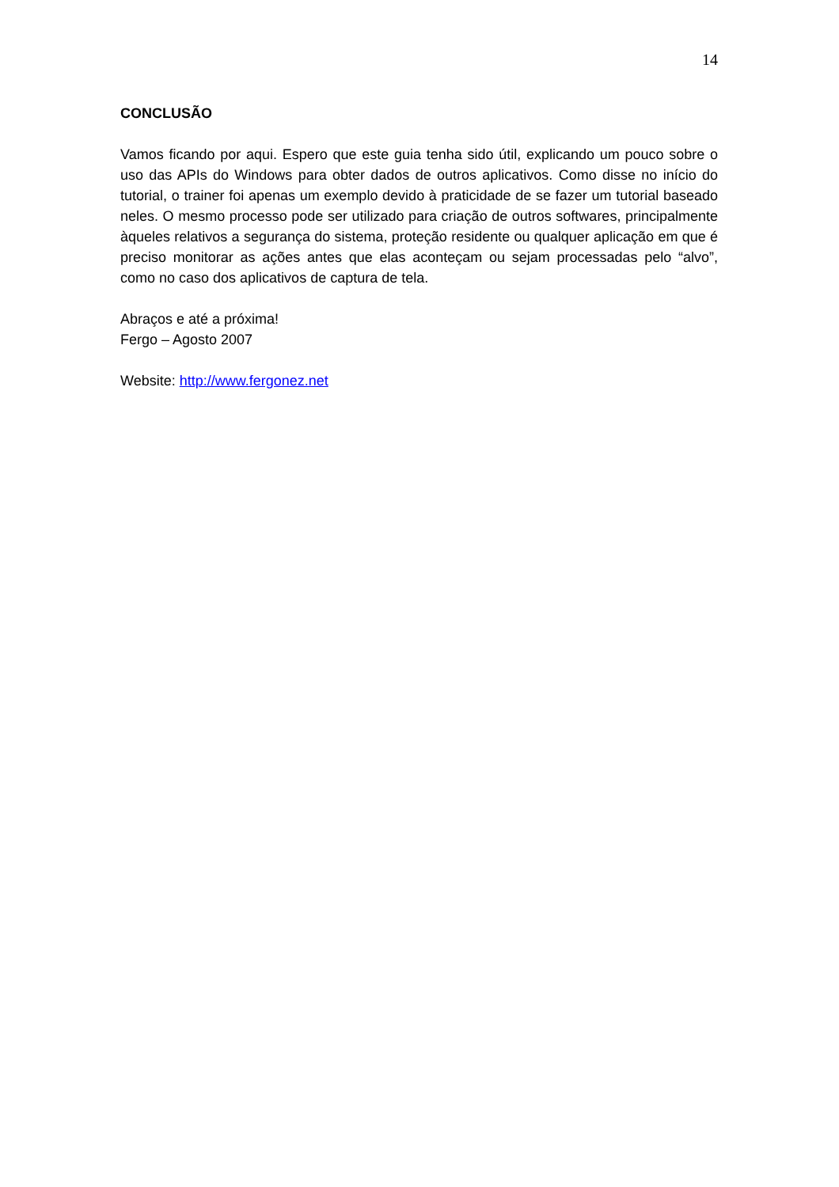14
CONCLUSÃO
Vamos ficando por aqui. Espero que este guia tenha sido útil, explicando um pouco sobre o uso das APIs do Windows para obter dados de outros aplicativos. Como disse no início do tutorial, o trainer foi apenas um exemplo devido à praticidade de se fazer um tutorial baseado neles. O mesmo processo pode ser utilizado para criação de outros softwares, principalmente àqueles relativos a segurança do sistema, proteção residente ou qualquer aplicação em que é preciso monitorar as ações antes que elas aconteçam ou sejam processadas pelo “alvo”, como no caso dos aplicativos de captura de tela.
Abraços e até a próxima!
Fergo – Agosto 2007
Website: http://www.fergonez.net